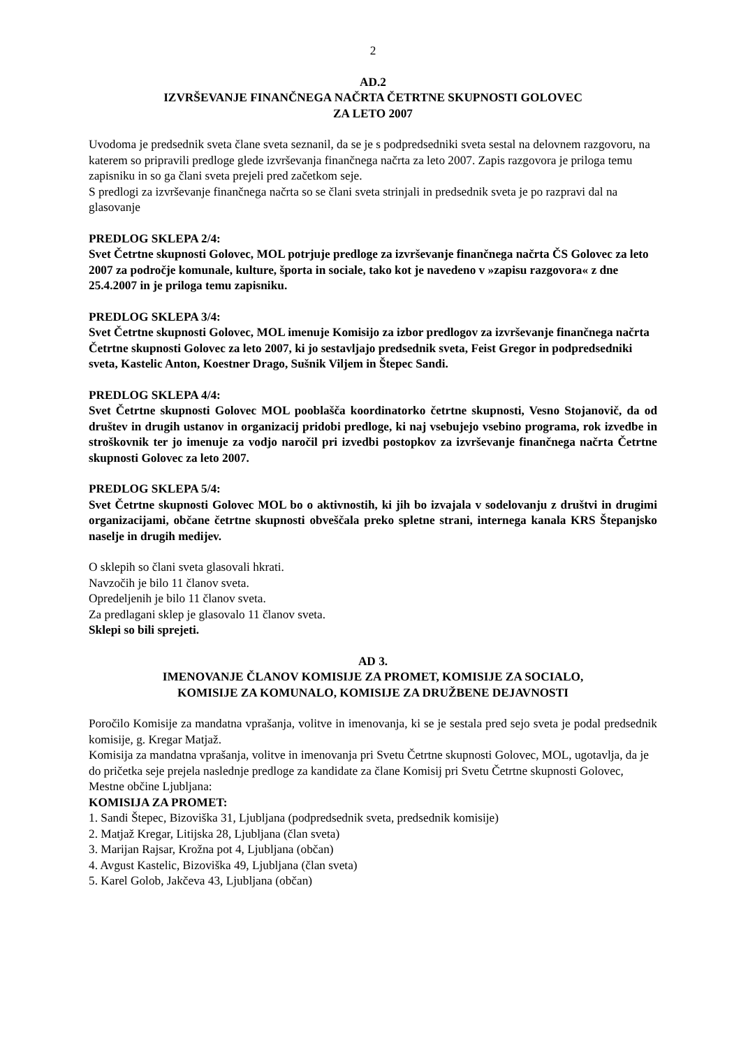2
AD.2
IZVRŠEVANJE FINANČNEGA NAČRTA ČETRTNE SKUPNOSTI GOLOVEC
ZA LETO 2007
Uvodoma je predsednik sveta člane sveta seznanil, da se je s podpredsedniki sveta sestal na delovnem razgovoru, na katerem so pripravili predloge glede izvrševanja finančnega načrta za leto 2007. Zapis razgovora je priloga temu zapisniku in so ga člani sveta prejeli pred začetkom seje.
S predlogi za izvrševanje finančnega načrta so se člani sveta strinjali in predsednik sveta je po razpravi dal na glasovanje
PREDLOG SKLEPA 2/4:
Svet Četrtne skupnosti Golovec, MOL potrjuje predloge za izvrševanje finančnega načrta ČS Golovec za leto 2007 za področje komunale, kulture, športa in sociale, tako kot je navedeno v »zapisu razgovora« z dne 25.4.2007 in je priloga temu zapisniku.
PREDLOG SKLEPA 3/4:
Svet Četrtne skupnosti Golovec, MOL imenuje Komisijo za izbor predlogov za izvrševanje finančnega načrta Četrtne skupnosti Golovec za leto 2007, ki jo sestavljajo predsednik sveta, Feist Gregor in podpredsedniki sveta, Kastelic Anton, Koestner Drago, Sušnik Viljem in Štepec Sandi.
PREDLOG SKLEPA 4/4:
Svet Četrtne skupnosti Golovec MOL pooblašča koordinatorko četrtne skupnosti, Vesno Stojanovič, da od društev in drugih ustanov in organizacij pridobi predloge, ki naj vsebujejo vsebino programa, rok izvedbe in stroškovnik ter jo imenuje za vodjo naročil pri izvedbi postopkov za izvrševanje finančnega načrta Četrtne skupnosti Golovec za leto 2007.
PREDLOG SKLEPA 5/4:
Svet Četrtne skupnosti Golovec MOL bo o aktivnostih, ki jih bo izvajala v sodelovanju z društvi in drugimi organizacijami, občane četrtne skupnosti obveščala preko spletne strani, internega kanala KRS Štepanjsko naselje in drugih medijev.
O sklepih so člani sveta glasovali hkrati.
Navzočih je bilo 11 članov sveta.
Opredeljenih je bilo 11 članov sveta.
Za predlagani sklep je glasovalo 11 članov sveta.
Sklepi so bili sprejeti.
AD 3.
IMENOVANJE ČLANOV KOMISIJE ZA PROMET, KOMISIJE ZA SOCIALO,
KOMISIJE ZA KOMUNALO, KOMISIJE ZA DRUŽBENE DEJAVNOSTI
Poročilo Komisije za mandatna vprašanja, volitve in imenovanja, ki se je sestala pred sejo sveta je podal predsednik komisije, g. Kregar Matjaž.
Komisija za mandatna vprašanja, volitve in imenovanja pri Svetu Četrtne skupnosti Golovec, MOL, ugotavlja, da je do pričetka seje prejela naslednje predloge za kandidate za člane Komisij pri Svetu Četrtne skupnosti Golovec, Mestne občine Ljubljana:
KOMISIJA ZA PROMET:
1. Sandi Štepec, Bizoviška 31, Ljubljana (podpredsednik sveta, predsednik komisije)
2. Matjaž Kregar, Litijska 28, Ljubljana (član sveta)
3. Marijan Rajsar, Krožna pot 4, Ljubljana (občan)
4. Avgust Kastelic, Bizoviška 49, Ljubljana (član sveta)
5. Karel Golob, Jakčeva 43, Ljubljana (občan)